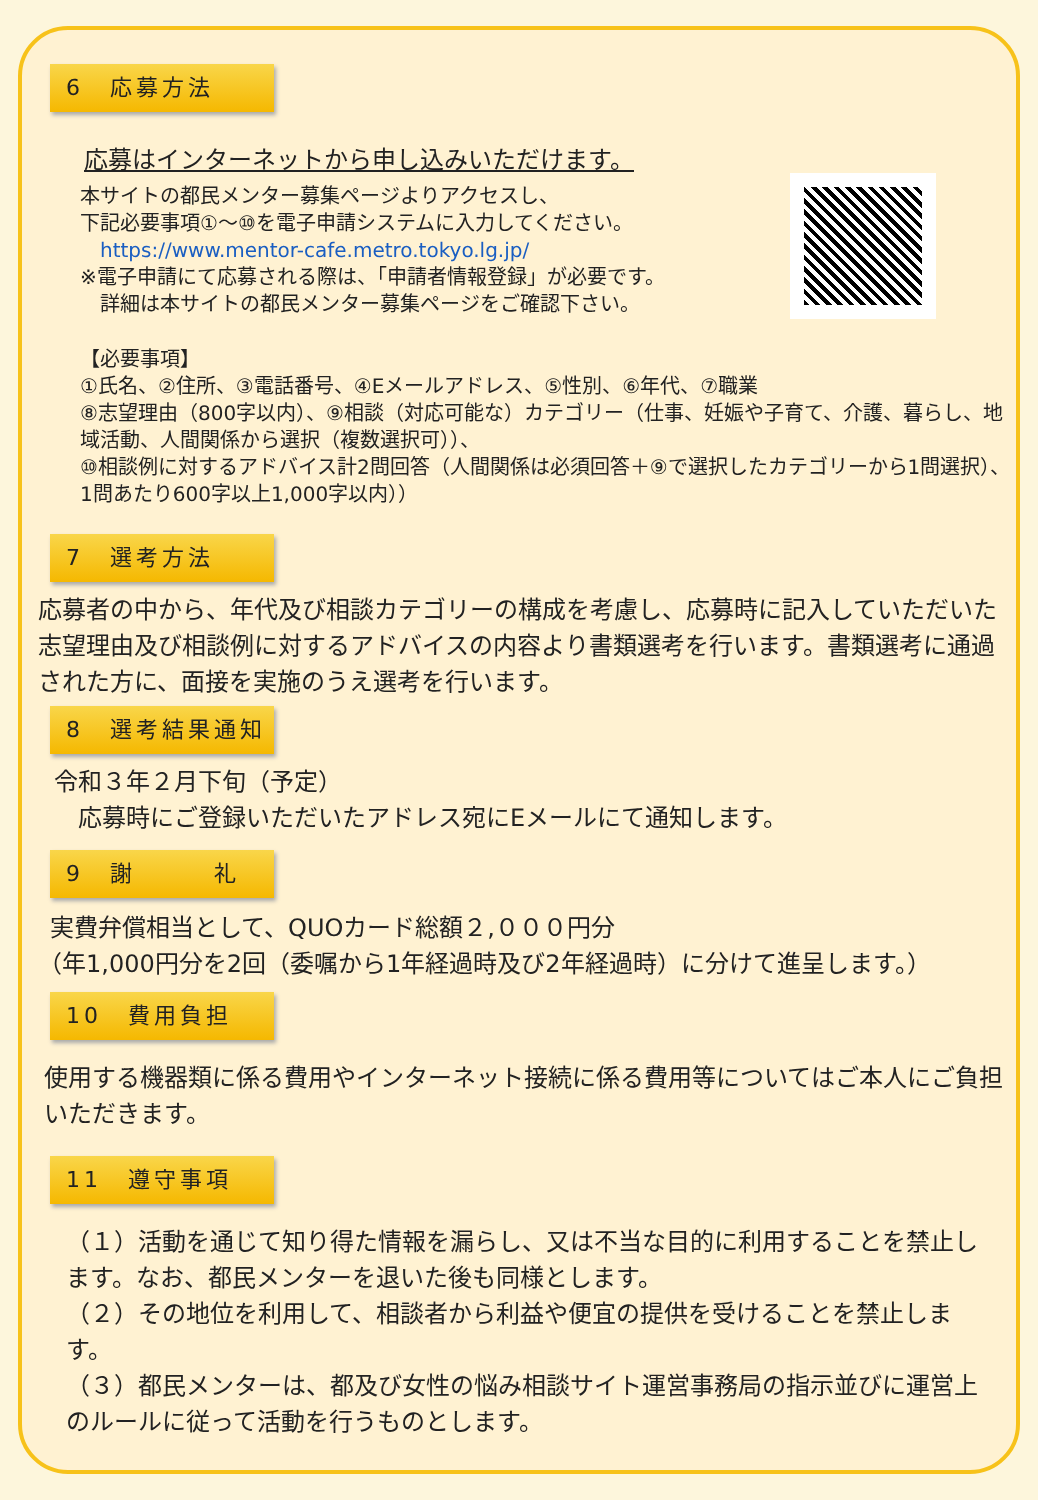6　応募方法
応募はインターネットから申し込みいただけます。
本サイトの都民メンター募集ページよりアクセスし、
下記必要事項①～⑩を電子申請システムに入力してください。
　https://www.mentor-cafe.metro.tokyo.lg.jp/
※電子申請にて応募される際は、「申請者情報登録」が必要です。
　詳細は本サイトの都民メンター募集ページをご確認下さい。
【必要事項】
①氏名、②住所、③電話番号、④Eメールアドレス、⑤性別、⑥年代、⑦職業
⑧志望理由（800字以内）、⑨相談（対応可能な）カテゴリー（仕事、妊娠や子育て、介護、暮らし、地域活動、人間関係から選択（複数選択可））、
⑩相談例に対するアドバイス計2問回答（人間関係は必須回答＋⑨で選択したカテゴリーから1問選択）、1問あたり600字以上1,000字以内））
7　選考方法
応募者の中から、年代及び相談カテゴリーの構成を考慮し、応募時に記入していただいた志望理由及び相談例に対するアドバイスの内容より書類選考を行います。書類選考に通過された方に、面接を実施のうえ選考を行います。
8　選考結果通知
令和３年２月下旬（予定）
応募時にご登録いただいたアドレス宛にEメールにて通知します。
9　謝　　　礼
実費弁償相当として、QUOカード総額２,０００円分
（年1,000円分を2回（委嘱から1年経過時及び2年経過時）に分けて進呈します。）
10　費用負担
使用する機器類に係る費用やインターネット接続に係る費用等についてはご本人にご負担いただきます。
11　遵守事項
（１）活動を通じて知り得た情報を漏らし、又は不当な目的に利用することを禁止します。なお、都民メンターを退いた後も同様とします。
（２）その地位を利用して、相談者から利益や便宜の提供を受けることを禁止します。
（３）都民メンターは、都及び女性の悩み相談サイト運営事務局の指示並びに運営上のルールに従って活動を行うものとします。